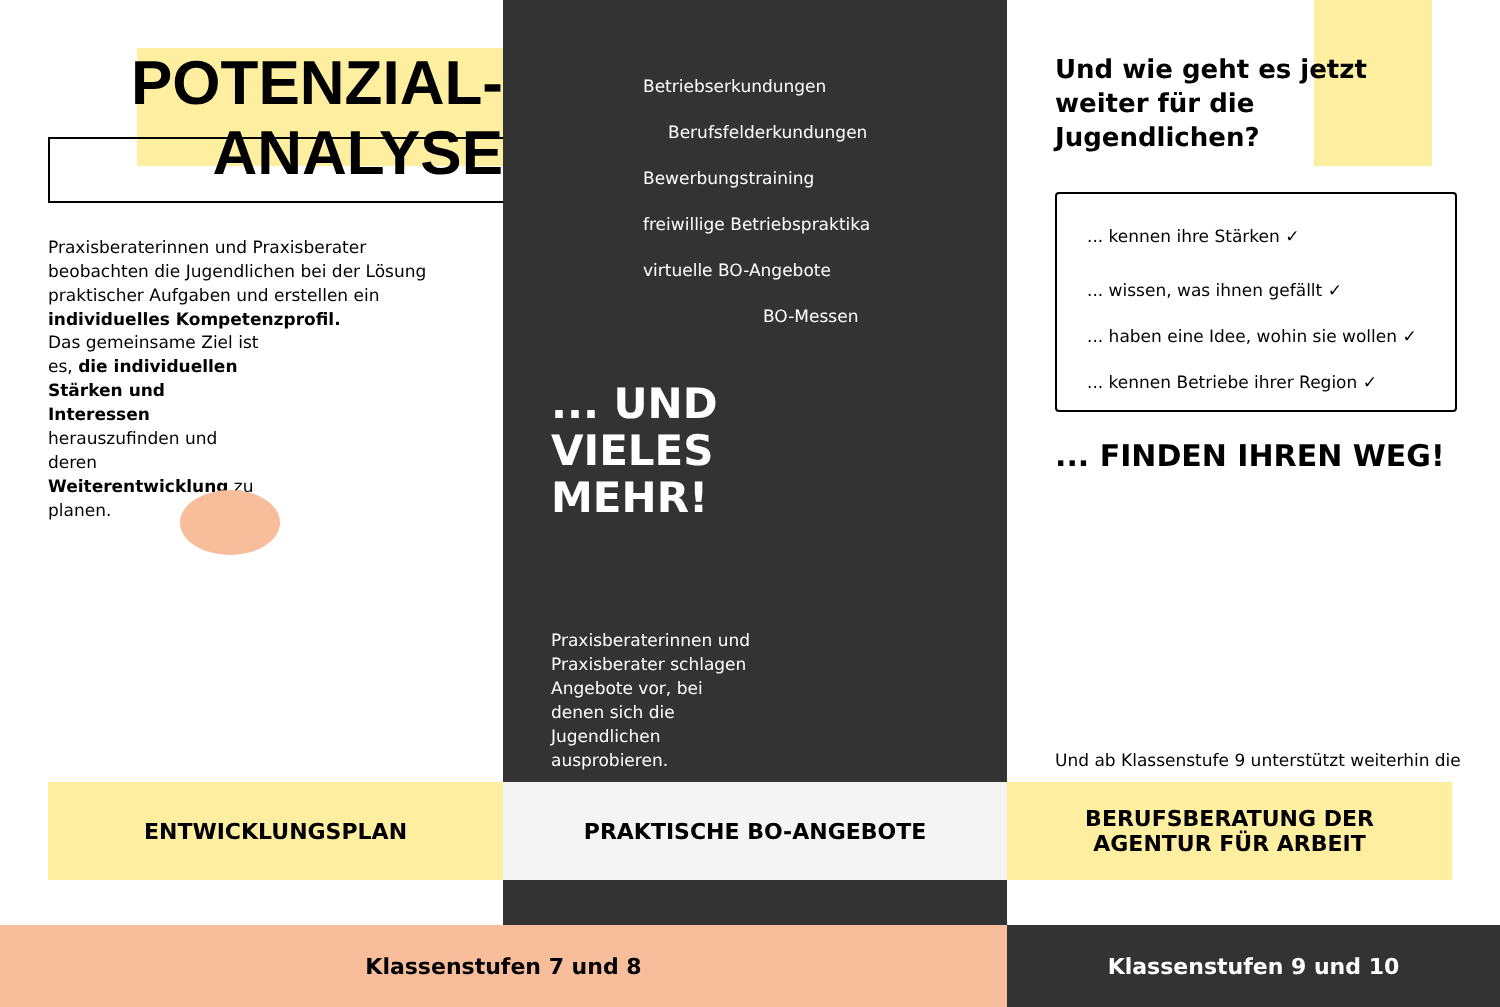POTENZIAL-
ANALYSE
Praxisberaterinnen und Praxisberater beobachten die Jugendlichen bei der Lösung praktischer Aufgaben und erstellen ein individuelles Kompetenzprofil.
Das gemeinsame Ziel ist es, die individuellen Stärken und Interessen herauszufinden und deren Weiterentwicklung zu planen.
Betriebserkundungen
Berufsfelderkundungen
Bewerbungstraining
freiwillige Betriebspraktika
virtuelle BO-Angebote
BO-Messen
... UND
VIELES
MEHR!
Praxisberaterinnen und Praxisberater schlagen Angebote vor, bei denen sich die Jugendlichen ausprobieren.
Und wie geht es jetzt weiter für die Jugendlichen?
... kennen ihre Stärken ✓
... wissen, was ihnen gefällt ✓
... haben eine Idee, wohin sie wollen ✓
... kennen Betriebe ihrer Region ✓
... FINDEN IHREN WEG!
Und ab Klassenstufe 9 unterstützt weiterhin die
ENTWICKLUNGSPLAN PRAKTISCHE BO-ANGEBOTE
BERUFSBERATUNG DER
AGENTUR FÜR ARBEIT
Klassenstufen 7 und 8 Klassenstufen 9 und 10